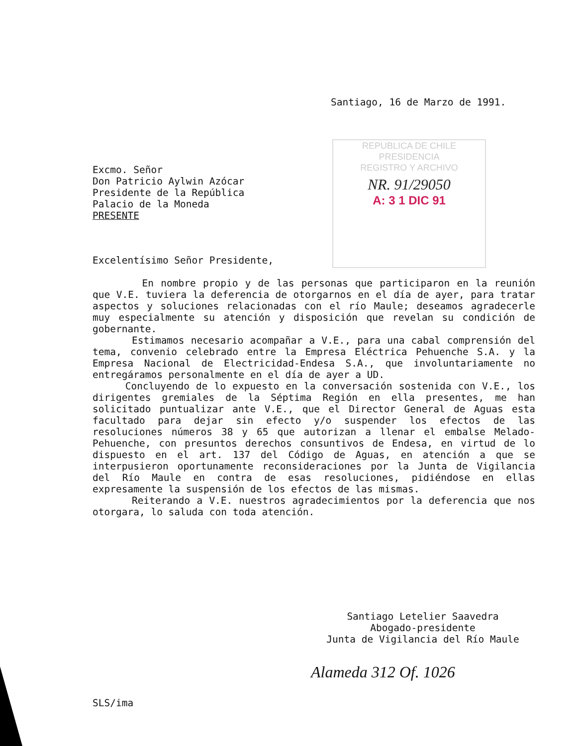Santiago, 16 de Marzo de 1991.
REPUBLICA DE CHILE
PRESIDENCIA
REGISTRO Y ARCHIVO
NR. 91/29050
A: 3 1 DIC 91
Excmo. Señor
Don Patricio Aylwin Azócar
Presidente de la República
Palacio de la Moneda
PRESENTE
Excelentísimo Señor Presidente,
En nombre propio y de las personas que participaron en la reunión que V.E. tuviera la deferencia de otorgarnos en el día de ayer, para tratar aspectos y soluciones relacionadas con el río Maule; deseamos agradecerle muy especialmente su atención y disposición que revelan su condición de gobernante.
Estimamos necesario acompañar a V.E., para una cabal comprensión del tema, convenio celebrado entre la Empresa Eléctrica Pehuenche S.A. y la Empresa Nacional de Electricidad-Endesa S.A., que involuntariamente no entregáramos personalmente en el día de ayer a UD.
Concluyendo de lo expuesto en la conversación sostenida con V.E., los dirigentes gremiales de la Séptima Región en ella presentes, me han solicitado puntualizar ante V.E., que el Director General de Aguas esta facultado para dejar sin efecto y/o suspender los efectos de las resoluciones números 38 y 65 que autorizan a llenar el embalse Melado-Pehuenche, con presuntos derechos consuntivos de Endesa, en virtud de lo dispuesto en el art. 137 del Código de Aguas, en atención a que se interpusieron oportunamente reconsideraciones por la Junta de Vigilancia del Río Maule en contra de esas resoluciones, pidiéndose en ellas expresamente la suspensión de los efectos de las mismas.
Reiterando a V.E. nuestros agradecimientos por la deferencia que nos otorgara, lo saluda con toda atención.
Santiago Letelier Saavedra
Abogado-presidente
Junta de Vigilancia del Río Maule
Alameda 312 Of. 1026
SLS/ima